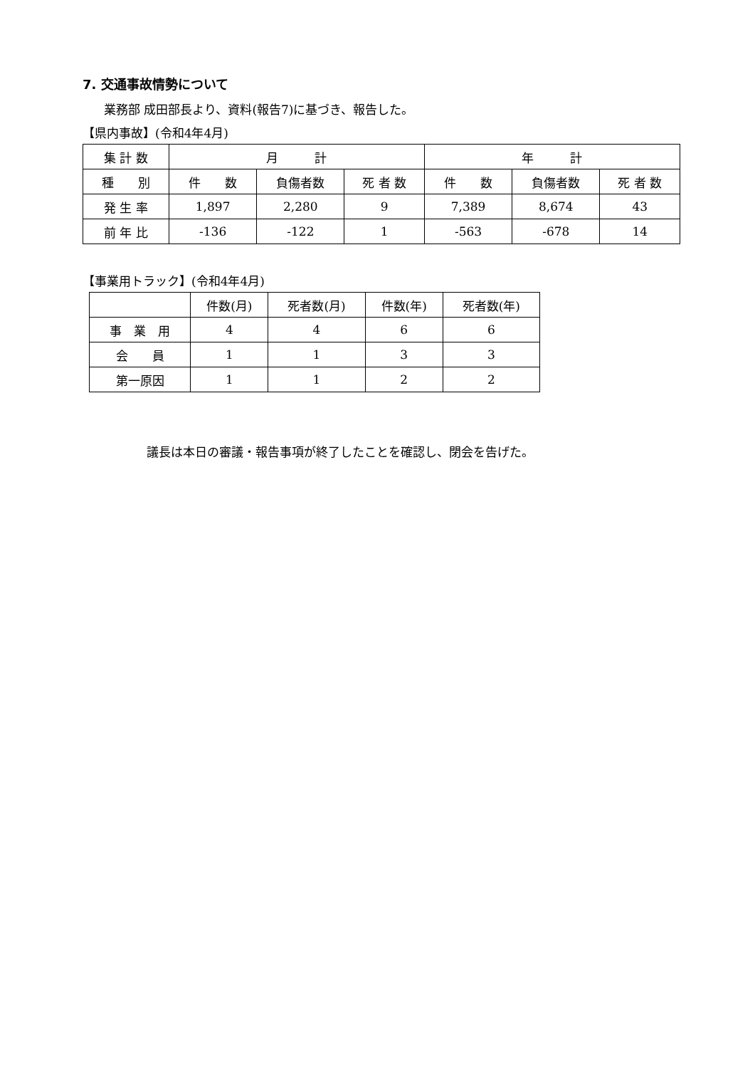7. 交通事故情勢について
業務部 成田部長より、資料(報告7)に基づき、報告した。
【県内事故】(令和4年4月)
| 集 計 数 | 月 計 | | | 年 計 | | |
| --- | --- | --- | --- | --- | --- | --- |
| 種 別 | 件 数 | 負傷者数 | 死 者 数 | 件 数 | 負傷者数 | 死 者 数 |
| 発 生 率 | 1,897 | 2,280 | 9 | 7,389 | 8,674 | 43 |
| 前 年 比 | -136 | -122 | 1 | -563 | -678 | 14 |
【事業用トラック】(令和4年4月)
| | 件数(月) | 死者数(月) | 件数(年) | 死者数(年) |
| --- | --- | --- | --- | --- |
| 事 業 用 | 4 | 4 | 6 | 6 |
| 会 員 | 1 | 1 | 3 | 3 |
| 第一原因 | 1 | 1 | 2 | 2 |
議長は本日の審議・報告事項が終了したことを確認し、閉会を告げた。